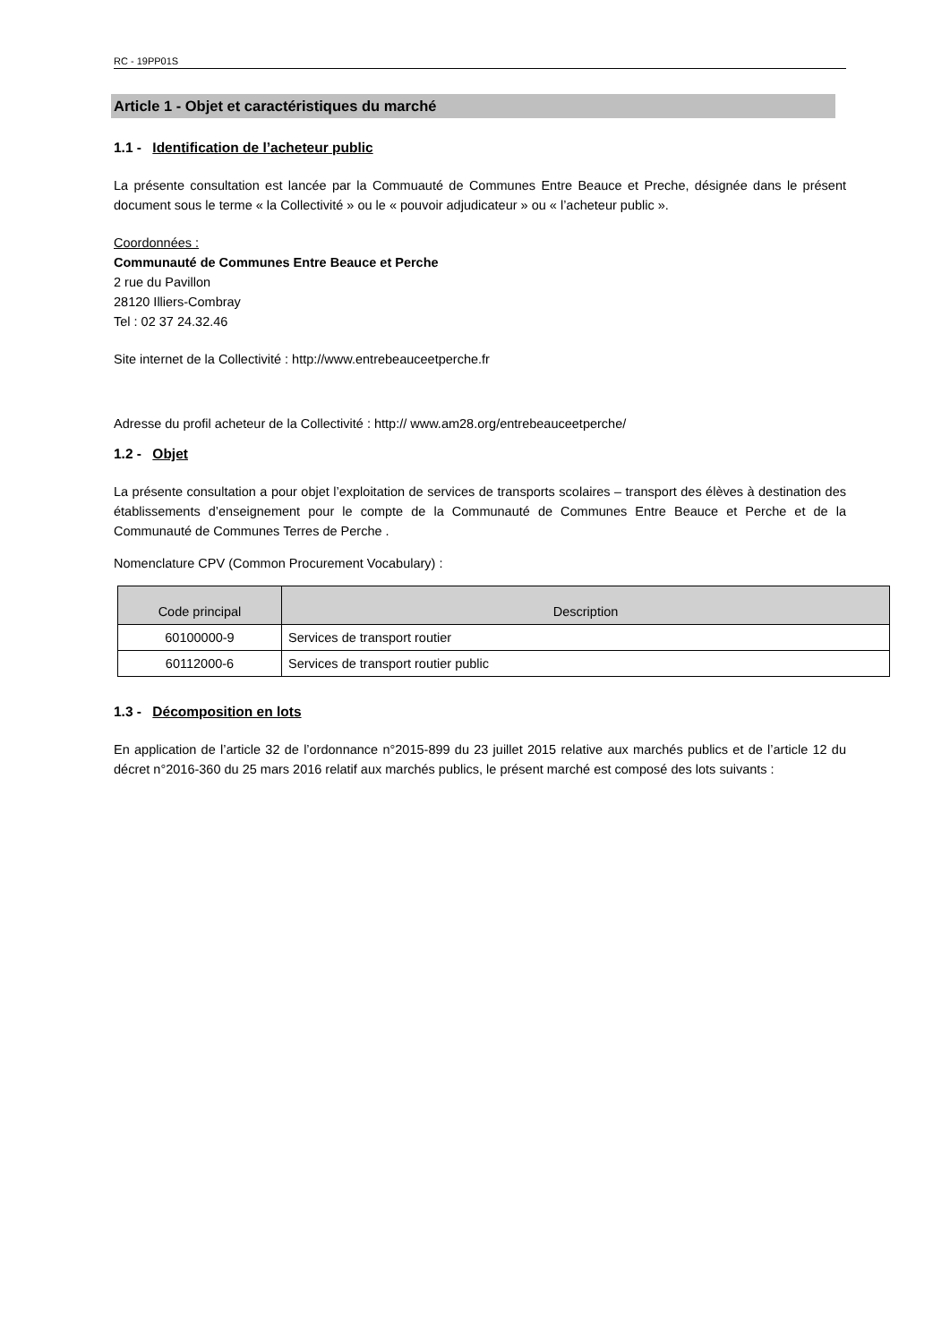RC - 19PP01S
Article 1 - Objet et caractéristiques du marché
1.1 - Identification de l’acheteur public
La présente consultation est lancée par la Commuauté de Communes Entre Beauce et Preche, désignée dans le présent document sous le terme « la Collectivité » ou le « pouvoir adjudicateur » ou « l’acheteur public ».
Coordonnées :
Communauté de Communes Entre Beauce et Perche
2 rue du Pavillon
28120 Illiers-Combray
Tel : 02 37 24.32.46
Site internet de la Collectivité : http://www.entrebeauceetperche.fr
Adresse du profil acheteur de la Collectivité : http:// www.am28.org/entrebeauceetperche/
1.2 - Objet
La présente consultation a pour objet l’exploitation de services de transports scolaires – transport des élèves à destination des établissements d’enseignement pour le compte de la Communauté de Communes Entre Beauce et Perche et de la Communauté de Communes Terres de Perche .
Nomenclature CPV (Common Procurement Vocabulary) :
| Code principal | Description |
| --- | --- |
| 60100000-9 | Services de transport routier |
| 60112000-6 | Services de transport routier public |
1.3 - Décomposition en lots
En application de l’article 32 de l’ordonnance n°2015-899 du 23 juillet 2015 relative aux marchés publics et de l’article 12 du décret n°2016-360 du 25 mars 2016 relatif aux marchés publics, le présent marché est composé des lots suivants :